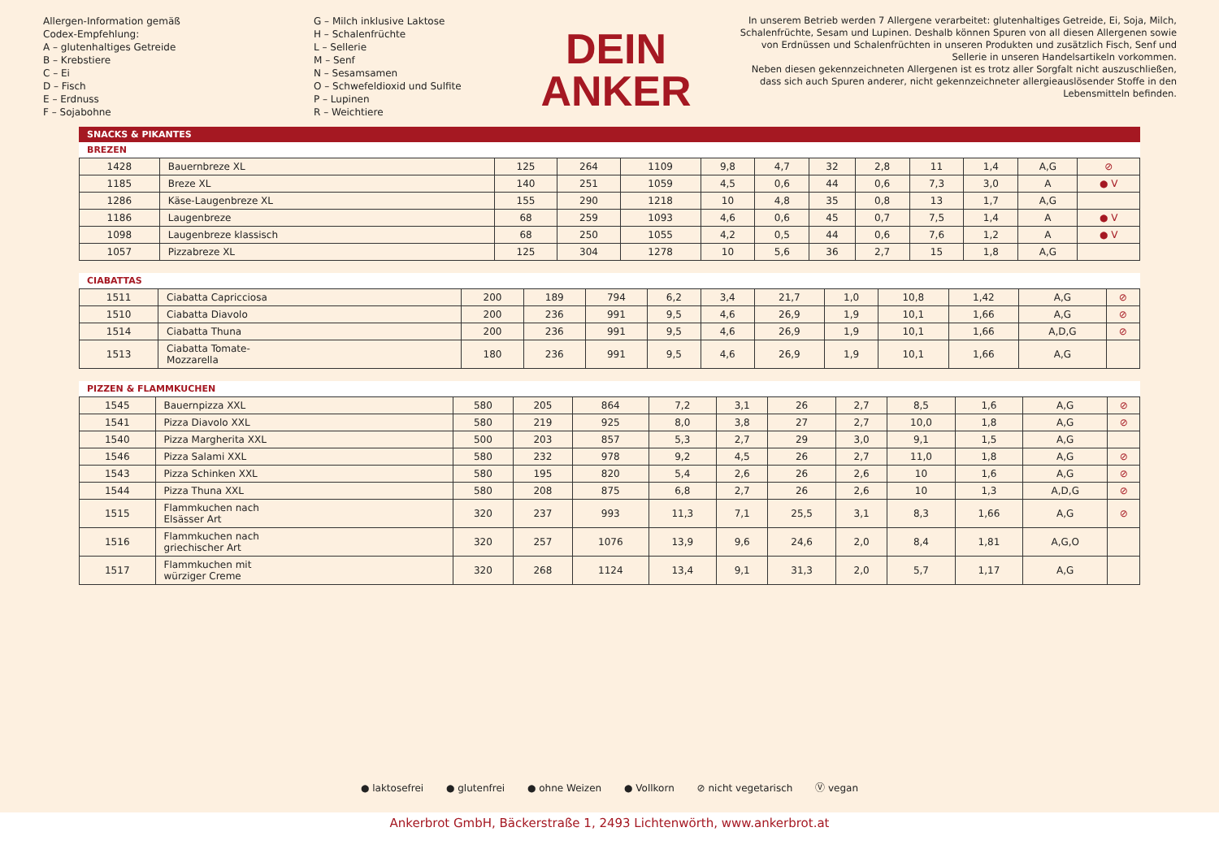Allergen-Information gemäß
Codex-Empfehlung:
A – glutenhaltiges Getreide
B – Krebstiere
C – Ei
D – Fisch
E – Erdnuss
F – Sojabohne
G – Milch inklusive Laktose
H – Schalenfrüchte
L – Sellerie
M – Senf
N – Sesamsamen
O – Schwefeldioxid und Sulfite
P – Lupinen
R – Weichtiere
DEIN
ANKER
In unserem Betrieb werden 7 Allergene verarbeitet: glutenhaltiges Getreide, Ei, Soja, Milch, Schalenfrüchte, Sesam und Lupinen. Deshalb können Spuren von all diesen Allergenen sowie von Erdnüssen und Schalenfrüchten in unseren Produkten und zusätzlich Fisch, Senf und Sellerie in unseren Handelsartikeln vorkommen.
Neben diesen gekennzeichneten Allergenen ist es trotz aller Sorgfalt nicht auszuschließen, dass sich auch Spuren anderer, nicht gekennzeichneter allergieauslösender Stoffe in den Lebensmitteln befinden.
SNACKS & PIKANTES
BREZEN
| 1428 | Bauernbreze XL | 125 | 264 | 1109 | 9,8 | 4,7 | 32 | 2,8 | 11 | 1,4 | A,G | ⊘ |
| 1185 | Breze XL | 140 | 251 | 1059 | 4,5 | 0,6 | 44 | 0,6 | 7,3 | 3,0 | A | ● V |
| 1286 | Käse-Laugenbreze XL | 155 | 290 | 1218 | 10 | 4,8 | 35 | 0,8 | 13 | 1,7 | A,G | |
| 1186 | Laugenbreze | 68 | 259 | 1093 | 4,6 | 0,6 | 45 | 0,7 | 7,5 | 1,4 | A | ● V |
| 1098 | Laugenbreze klassisch | 68 | 250 | 1055 | 4,2 | 0,5 | 44 | 0,6 | 7,6 | 1,2 | A | ● V |
| 1057 | Pizzabreze XL | 125 | 304 | 1278 | 10 | 5,6 | 36 | 2,7 | 15 | 1,8 | A,G | |
CIABATTAS
| 1511 | Ciabatta Capricciosa | 200 | 189 | 794 | 6,2 | 3,4 | 21,7 | 1,0 | 10,8 | 1,42 | A,G | ⊘ |
| 1510 | Ciabatta Diavolo | 200 | 236 | 991 | 9,5 | 4,6 | 26,9 | 1,9 | 10,1 | 1,66 | A,G | ⊘ |
| 1514 | Ciabatta Thuna | 200 | 236 | 991 | 9,5 | 4,6 | 26,9 | 1,9 | 10,1 | 1,66 | A,D,G | ⊘ |
| 1513 | Ciabatta Tomate- Mozzarella | 180 | 236 | 991 | 9,5 | 4,6 | 26,9 | 1,9 | 10,1 | 1,66 | A,G | |
PIZZEN & FLAMMKUCHEN
| 1545 | Bauernpizza XXL | 580 | 205 | 864 | 7,2 | 3,1 | 26 | 2,7 | 8,5 | 1,6 | A,G | ⊘ |
| 1541 | Pizza Diavolo XXL | 580 | 219 | 925 | 8,0 | 3,8 | 27 | 2,7 | 10,0 | 1,8 | A,G | ⊘ |
| 1540 | Pizza Margherita XXL | 500 | 203 | 857 | 5,3 | 2,7 | 29 | 3,0 | 9,1 | 1,5 | A,G | |
| 1546 | Pizza Salami XXL | 580 | 232 | 978 | 9,2 | 4,5 | 26 | 2,7 | 11,0 | 1,8 | A,G | ⊘ |
| 1543 | Pizza Schinken XXL | 580 | 195 | 820 | 5,4 | 2,6 | 26 | 2,6 | 10 | 1,6 | A,G | ⊘ |
| 1544 | Pizza Thuna XXL | 580 | 208 | 875 | 6,8 | 2,7 | 26 | 2,6 | 10 | 1,3 | A,D,G | ⊘ |
| 1515 | Flammkuchen nach Elsässer Art | 320 | 237 | 993 | 11,3 | 7,1 | 25,5 | 3,1 | 8,3 | 1,66 | A,G | ⊘ |
| 1516 | Flammkuchen nach griechischer Art | 320 | 257 | 1076 | 13,9 | 9,6 | 24,6 | 2,0 | 8,4 | 1,81 | A,G,O | |
| 1517 | Flammkuchen mit würziger Creme | 320 | 268 | 1124 | 13,4 | 9,1 | 31,3 | 2,0 | 5,7 | 1,17 | A,G | |
● laktosefrei ● glutenfrei ● ohne Weizen ● Vollkorn ⊘ nicht vegetarisch Ⓥ vegan
Ankerbrot GmbH, Bäckerstraße 1, 2493 Lichtenwörth, www.ankerbrot.at